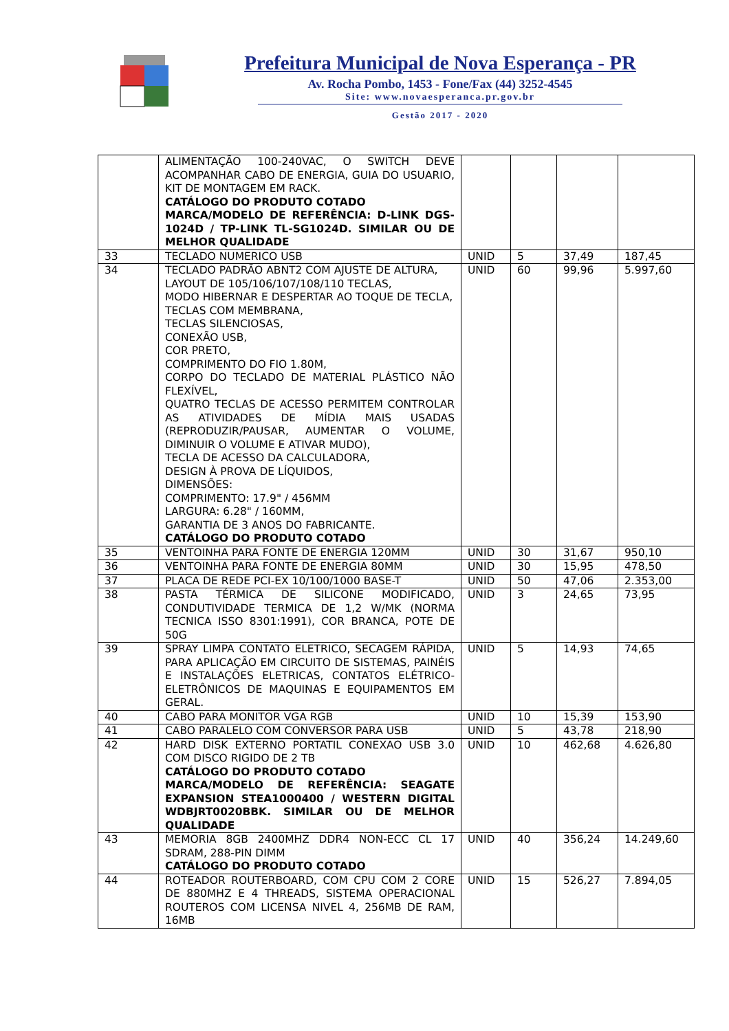Prefeitura Municipal de Nova Esperança - PR
Av. Rocha Pombo, 1453 - Fone/Fax (44) 3252-4545
Site: www.novaesperanca.pr.gov.br
Gestão 2017 - 2020
| | ALIMENTAÇÃO 100-240VAC, O SWITCH DEVE ACOMPANHAR CABO DE ENERGIA, GUIA DO USUARIO, KIT DE MONTAGEM EM RACK. CATÁLOGO DO PRODUTO COTADO MARCA/MODELO DE REFERÊNCIA: D-LINK DGS-1024D / TP-LINK TL-SG1024D. SIMILAR OU DE MELHOR QUALIDADE | | | | |
| 33 | TECLADO NUMERICO USB | UNID | 5 | 37,49 | 187,45 |
| 34 | TECLADO PADRÃO ABNT2 COM AJUSTE DE ALTURA, LAYOUT DE 105/106/107/108/110 TECLAS, MODO HIBERNAR E DESPERTAR AO TOQUE DE TECLA, TECLAS COM MEMBRANA, TECLAS SILENCIOSAS, CONEXÃO USB, COR PRETO, COMPRIMENTO DO FIO 1.80M, CORPO DO TECLADO DE MATERIAL PLÁSTICO NÃO FLEXÍVEL, QUATRO TECLAS DE ACESSO PERMITEM CONTROLAR AS ATIVIDADES DE MÍDIA MAIS USADAS (REPRODUZIR/PAUSAR, AUMENTAR O VOLUME, DIMINUIR O VOLUME E ATIVAR MUDO), TECLA DE ACESSO DA CALCULADORA, DESIGN À PROVA DE LÍQUIDOS, DIMENSÕES: COMPRIMENTO: 17.9" / 456MM LARGURA: 6.28" / 160MM, GARANTIA DE 3 ANOS DO FABRICANTE. CATÁLOGO DO PRODUTO COTADO | UNID | 60 | 99,96 | 5.997,60 |
| 35 | VENTOINHA PARA FONTE DE ENERGIA 120MM | UNID | 30 | 31,67 | 950,10 |
| 36 | VENTOINHA PARA FONTE DE ENERGIA 80MM | UNID | 30 | 15,95 | 478,50 |
| 37 | PLACA DE REDE PCI-EX 10/100/1000 BASE-T | UNID | 50 | 47,06 | 2.353,00 |
| 38 | PASTA TÉRMICA DE SILICONE MODIFICADO, CONDUTIVIDADE TERMICA DE 1,2 W/MK (NORMA TECNICA ISSO 8301:1991), COR BRANCA, POTE DE 50G | UNID | 3 | 24,65 | 73,95 |
| 39 | SPRAY LIMPA CONTATO ELETRICO, SECAGEM RÁPIDA, PARA APLICAÇÃO EM CIRCUITO DE SISTEMAS, PAINÉIS E INSTALAÇÕES ELETRICAS, CONTATOS ELÉTRICO-ELETRÔNICOS DE MAQUINAS E EQUIPAMENTOS EM GERAL. | UNID | 5 | 14,93 | 74,65 |
| 40 | CABO PARA MONITOR VGA RGB | UNID | 10 | 15,39 | 153,90 |
| 41 | CABO PARALELO COM CONVERSOR PARA USB | UNID | 5 | 43,78 | 218,90 |
| 42 | HARD DISK EXTERNO PORTATIL CONEXAO USB 3.0 COM DISCO RIGIDO DE 2 TB CATÁLOGO DO PRODUTO COTADO MARCA/MODELO DE REFERÊNCIA: SEAGATE EXPANSION STEA1000400 / WESTERN DIGITAL WDBJRT0020BBK. SIMILAR OU DE MELHOR QUALIDADE | UNID | 10 | 462,68 | 4.626,80 |
| 43 | MEMORIA 8GB 2400MHZ DDR4 NON-ECC CL 17 SDRAM, 288-PIN DIMM CATÁLOGO DO PRODUTO COTADO | UNID | 40 | 356,24 | 14.249,60 |
| 44 | ROTEADOR ROUTERBOARD, COM CPU COM 2 CORE DE 880MHZ E 4 THREADS, SISTEMA OPERACIONAL ROUTEROS COM LICENSA NIVEL 4, 256MB DE RAM, 16MB | UNID | 15 | 526,27 | 7.894,05 |